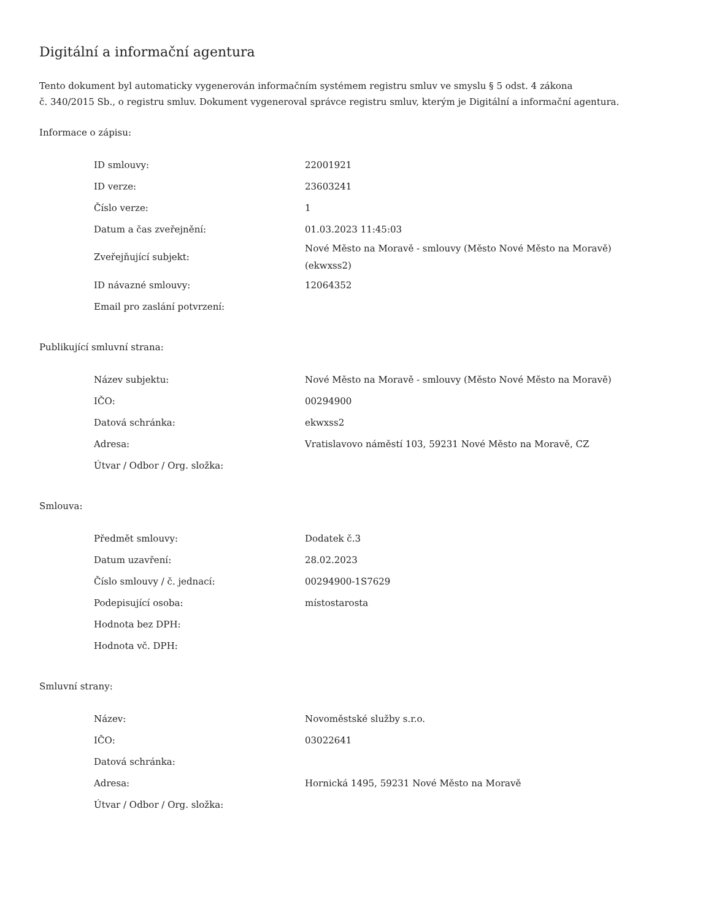Digitální a informační agentura
Tento dokument byl automaticky vygenerován informačním systémem registru smluv ve smyslu § 5 odst. 4 zákona
č. 340/2015 Sb., o registru smluv. Dokument vygeneroval správce registru smluv, kterým je Digitální a informační agentura.
Informace o zápisu:
| ID smlouvy: | 22001921 |
| ID verze: | 23603241 |
| Číslo verze: | 1 |
| Datum a čas zveřejnění: | 01.03.2023 11:45:03 |
| Zveřejňující subjekt: | Nové Město na Moravě - smlouvy (Město Nové Město na Moravě) (ekwxss2) |
| ID návazné smlouvy: | 12064352 |
| Email pro zaslání potvrzení: | |
Publikující smluvní strana:
| Název subjektu: | Nové Město na Moravě - smlouvy (Město Nové Město na Moravě) |
| IČO: | 00294900 |
| Datová schránka: | ekwxss2 |
| Adresa: | Vratislavovo náměstí 103, 59231 Nové Město na Moravě, CZ |
| Útvar / Odbor / Org. složka: | |
Smlouva:
| Předmět smlouvy: | Dodatek č.3 |
| Datum uzavření: | 28.02.2023 |
| Číslo smlouvy / č. jednací: | 00294900-1S7629 |
| Podepisující osoba: | místostarosta |
| Hodnota bez DPH: | |
| Hodnota vč. DPH: | |
Smluvní strany:
| Název: | Novoměstské služby s.r.o. |
| IČO: | 03022641 |
| Datová schránka: | |
| Adresa: | Hornická 1495, 59231 Nové Město na Moravě |
| Útvar / Odbor / Org. složka: | |